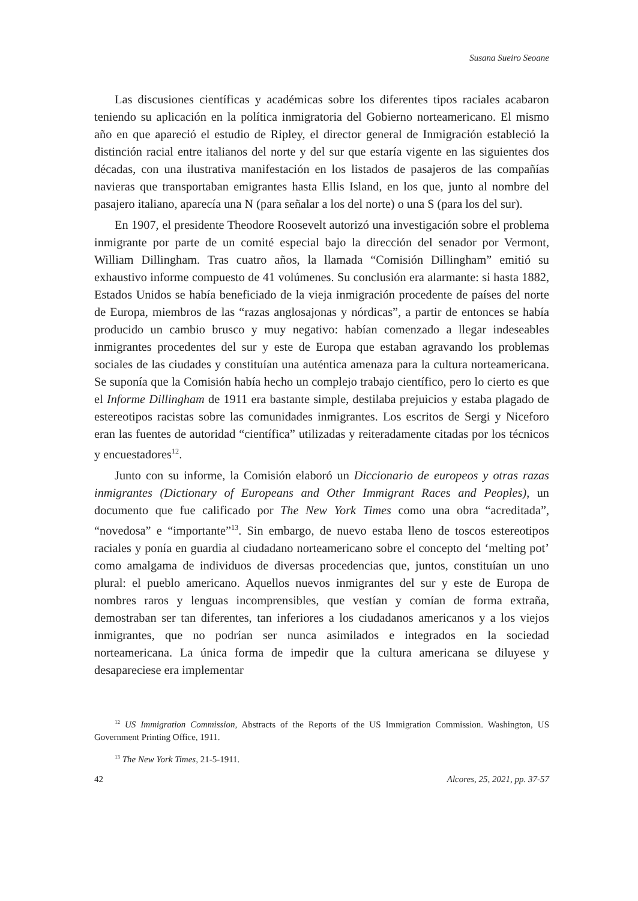Susana Sueiro Seoane
Las discusiones científicas y académicas sobre los diferentes tipos raciales acabaron teniendo su aplicación en la política inmigratoria del Gobierno norteamericano. El mismo año en que apareció el estudio de Ripley, el director general de Inmigración estableció la distinción racial entre italianos del norte y del sur que estaría vigente en las siguientes dos décadas, con una ilustrativa manifestación en los listados de pasajeros de las compañías navieras que transportaban emigrantes hasta Ellis Island, en los que, junto al nombre del pasajero italiano, aparecía una N (para señalar a los del norte) o una S (para los del sur).
En 1907, el presidente Theodore Roosevelt autorizó una investigación sobre el problema inmigrante por parte de un comité especial bajo la dirección del senador por Vermont, William Dillingham. Tras cuatro años, la llamada “Comisión Dillingham” emitió su exhaustivo informe compuesto de 41 volúmenes. Su conclusión era alarmante: si hasta 1882, Estados Unidos se había beneficiado de la vieja inmigración procedente de países del norte de Europa, miembros de las “razas anglosajonas y nórdicas”, a partir de entonces se había producido un cambio brusco y muy negativo: habían comenzado a llegar indeseables inmigrantes procedentes del sur y este de Europa que estaban agravando los problemas sociales de las ciudades y constituían una auténtica amenaza para la cultura norteamericana. Se suponía que la Comisión había hecho un complejo trabajo científico, pero lo cierto es que el Informe Dillingham de 1911 era bastante simple, destilaba prejuicios y estaba plagado de estereotipos racistas sobre las comunidades inmigrantes. Los escritos de Sergi y Niceforo eran las fuentes de autoridad “científica” utilizadas y reiteradamente citadas por los técnicos y encuestadores<sup>12</sup>.
Junto con su informe, la Comisión elaboró un Diccionario de europeos y otras razas inmigrantes (Dictionary of Europeans and Other Immigrant Races and Peoples), un documento que fue calificado por The New York Times como una obra “acreditada”, “novedosa” e “importante”<sup>13</sup>. Sin embargo, de nuevo estaba lleno de toscos estereotipos raciales y ponía en guardia al ciudadano norteamericano sobre el concepto del ‘melting pot’ como amalgama de individuos de diversas procedencias que, juntos, constituían un uno plural: el pueblo americano. Aquellos nuevos inmigrantes del sur y este de Europa de nombres raros y lenguas incomprensibles, que vestían y comían de forma extraña, demostraban ser tan diferentes, tan inferiores a los ciudadanos americanos y a los viejos inmigrantes, que no podrían ser nunca asimilados e integrados en la sociedad norteamericana. La única forma de impedir que la cultura americana se diluyese y desapareciese era implementar
<sup>12</sup> US Immigration Commission, Abstracts of the Reports of the US Immigration Commission. Washington, US Government Printing Office, 1911.
<sup>13</sup> The New York Times, 21-5-1911.
42 Alcores, 25, 2021, pp. 37-57